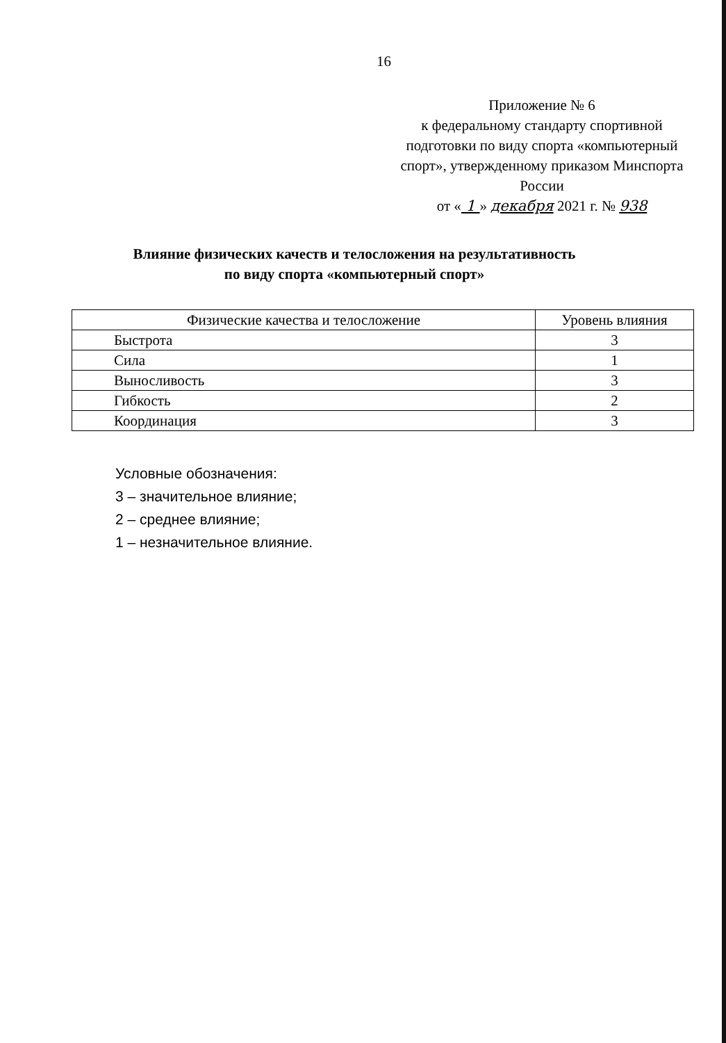16
Приложение № 6
к федеральному стандарту спортивной подготовки по виду спорта «компьютерный спорт», утвержденному приказом Минспорта России
от « 1 » декабря 2021 г. № 938
Влияние физических качеств и телосложения на результативность
по виду спорта «компьютерный спорт»
| Физические качества и телосложение | Уровень влияния |
| --- | --- |
| Быстрота | 3 |
| Сила | 1 |
| Выносливость | 3 |
| Гибкость | 2 |
| Координация | 3 |
Условные обозначения:
3 – значительное влияние;
2 – среднее влияние;
1 – незначительное влияние.